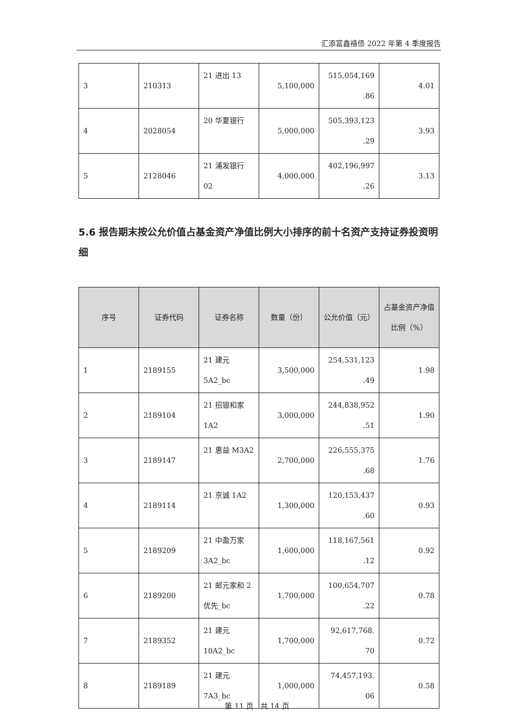汇添富鑫禧债 2022 年第 4 季度报告
| 3 | 210313 | 21 进出 13 | 5,100,000 | 515,054,169 .86 | 4.01 |
| 4 | 2028054 | 20 华夏银行 | 5,000,000 | 505,393,123 .29 | 3.93 |
| 5 | 2128046 | 21 浦发银行 02 | 4,000,000 | 402,196,997 .26 | 3.13 |
5.6 报告期末按公允价值占基金资产净值比例大小排序的前十名资产支持证券投资明细
| 序号 | 证券代码 | 证券名称 | 数量（份） | 公允价值（元） | 占基金资产净值比例（%） |
| --- | --- | --- | --- | --- | --- |
| 1 | 2189155 | 21 建元 5A2_bc | 3,500,000 | 254,531,123 .49 | 1.98 |
| 2 | 2189104 | 21 招银和家 1A2 | 3,000,000 | 244,838,952 .51 | 1.90 |
| 3 | 2189147 | 21 惠益 M3A2 | 2,700,000 | 226,555,375 .68 | 1.76 |
| 4 | 2189114 | 21 京诚 1A2 | 1,300,000 | 120,153,437 .60 | 0.93 |
| 5 | 2189209 | 21 中盈万家 3A2_bc | 1,600,000 | 118,167,561 .12 | 0.92 |
| 6 | 2189200 | 21 邮元家和 2 优先_bc | 1,700,000 | 100,654,707 .22 | 0.78 |
| 7 | 2189352 | 21 建元 10A2_bc | 1,700,000 | 92,617,768. 70 | 0.72 |
| 8 | 2189189 | 21 建元 7A3_bc | 1,000,000 | 74,457,193. 06 | 0.58 |
第 11 页　共 14 页